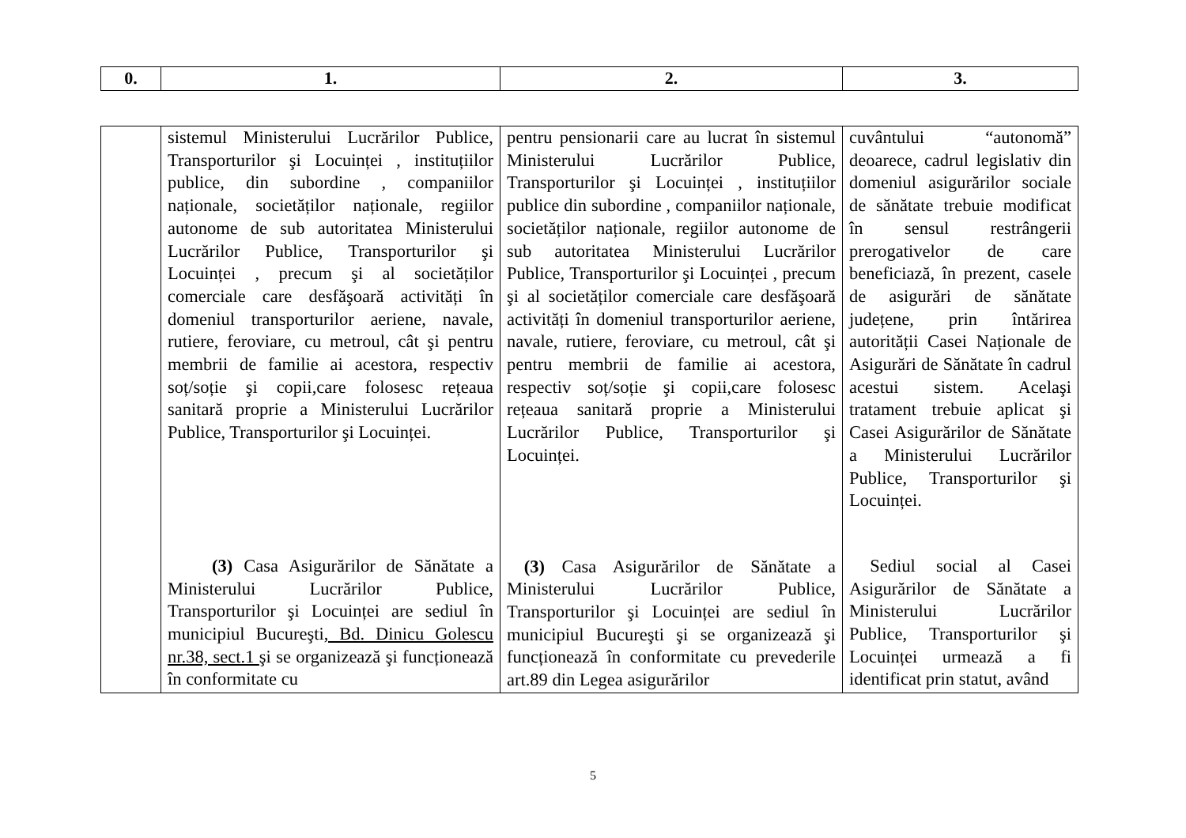| 0. | 1. | 2. | 3. |
| --- | --- | --- | --- |
| | sistemul Ministerului Lucrărilor Publice, Transporturilor şi Locuinței , instituțiilor publice, din subordine , companiilor naționale, societăților naționale, regiilor autonome de sub autoritatea Ministerului Lucrărilor Publice, Transporturilor şi Locuinței , precum şi al societăților comerciale care desfăşoară activități în domeniul transporturilor aeriene, navale, rutiere, feroviare, cu metroul, cât şi pentru membrii de familie ai acestora, respectiv soț/soție şi copii,care folosesc rețeaua sanitară proprie a Ministerului Lucrărilor Publice, Transporturilor şi Locuinței. (3) Casa Asigurărilor de Sănătate a Ministerului Lucrărilor Publice, Transporturilor şi Locuinței are sediul în municipiul Bucureşti , Bd. Dinicu Golescu nr.38, sect.1 şi se organizează şi funcționează în conformitate cu | pentru pensionarii care au lucrat în sistemul Ministerului Lucrărilor Publice, Transporturilor şi Locuinței , instituțiilor publice din subordine , companiilor naționale, societăților naționale, regiilor autonome de sub autoritatea Ministerului Lucrărilor Publice, Transporturilor şi Locuinței , precum şi al societăților comerciale care desfăşoară activități în domeniul transporturilor aeriene, navale, rutiere, feroviare, cu metroul, cât şi pentru membrii de familie ai acestora, respectiv soț/soție şi copii,care folosesc rețeaua sanitară proprie a Ministerului Lucrărilor Publice, Transporturilor şi Locuinței. (3) Casa Asigurărilor de Sănătate a Ministerului Lucrărilor Publice, Transporturilor şi Locuinței are sediul în municipiul Bucureşti şi se organizează şi funcționează în conformitate cu prevederile art.89 din Legea asigurărilor | cuvântului “autonomă” deoarece, cadrul legislativ din domeniul asigurărilor sociale de sănătate trebuie modificat în sensul restrângerii prerogativelor de care beneficiază, în prezent, casele de asigurări de sănătate județene, prin întărirea autorității Casei Naționale de Asigurări de Sănătate în cadrul acestui sistem. Acelaşi tratament trebuie aplicat şi Casei Asigurărilor de Sănătate a Ministerului Lucrărilor Publice, Transporturilor şi Locuinței. Sediul social al Casei Asigurărilor de Sănătate a Ministerului Lucrărilor Publice, Transporturilor şi Locuinței urmează a fi identificat prin statut, având |
5